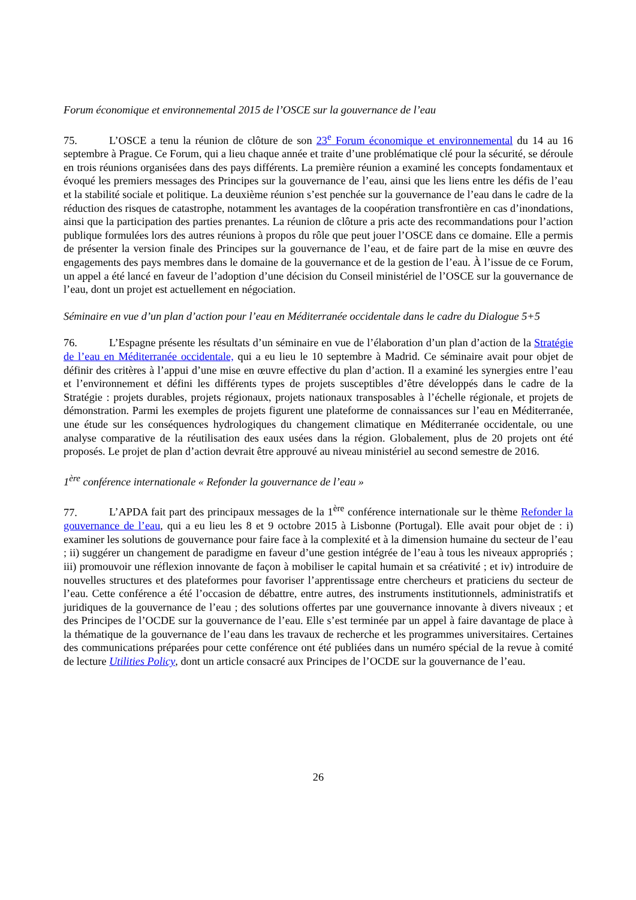Forum économique et environnemental 2015 de l’OSCE sur la gouvernance de l’eau
75. L’OSCE a tenu la réunion de clôture de son 23<sup>e</sup> Forum économique et environnemental du 14 au 16 septembre à Prague. Ce Forum, qui a lieu chaque année et traite d’une problématique clé pour la sécurité, se déroule en trois réunions organisées dans des pays différents. La première réunion a examiné les concepts fondamentaux et évoqué les premiers messages des Principes sur la gouvernance de l’eau, ainsi que les liens entre les défis de l’eau et la stabilité sociale et politique. La deuxième réunion s’est penchée sur la gouvernance de l’eau dans le cadre de la réduction des risques de catastrophe, notamment les avantages de la coopération transfrontière en cas d’inondations, ainsi que la participation des parties prenantes. La réunion de clôture a pris acte des recommandations pour l’action publique formulées lors des autres réunions à propos du rôle que peut jouer l’OSCE dans ce domaine. Elle a permis de présenter la version finale des Principes sur la gouvernance de l’eau, et de faire part de la mise en œuvre des engagements des pays membres dans le domaine de la gouvernance et de la gestion de l’eau. À l’issue de ce Forum, un appel a été lancé en faveur de l’adoption d’une décision du Conseil ministériel de l’OSCE sur la gouvernance de l’eau, dont un projet est actuellement en négociation.
Séminaire en vue d’un plan d’action pour l’eau en Méditerranée occidentale dans le cadre du Dialogue 5+5
76. L’Espagne présente les résultats d’un séminaire en vue de l’élaboration d’un plan d’action de la Stratégie de l’eau en Méditerranée occidentale, qui a eu lieu le 10 septembre à Madrid. Ce séminaire avait pour objet de définir des critères à l’appui d’une mise en œuvre effective du plan d’action. Il a examiné les synergies entre l’eau et l’environnement et défini les différents types de projets susceptibles d’être développés dans le cadre de la Stratégie : projets durables, projets régionaux, projets nationaux transposables à l’échelle régionale, et projets de démonstration. Parmi les exemples de projets figurent une plateforme de connaissances sur l’eau en Méditerranée, une étude sur les conséquences hydrologiques du changement climatique en Méditerranée occidentale, ou une analyse comparative de la réutilisation des eaux usées dans la région. Globalement, plus de 20 projets ont été proposés. Le projet de plan d’action devrait être approuvé au niveau ministériel au second semestre de 2016.
1<sup>ère</sup> conférence internationale « Refonder la gouvernance de l’eau »
77. L’APDA fait part des principaux messages de la 1<sup>ère</sup> conférence internationale sur le thème Refonder la gouvernance de l’eau, qui a eu lieu les 8 et 9 octobre 2015 à Lisbonne (Portugal). Elle avait pour objet de : i) examiner les solutions de gouvernance pour faire face à la complexité et à la dimension humaine du secteur de l’eau ; ii) suggérer un changement de paradigme en faveur d’une gestion intégrée de l’eau à tous les niveaux appropriés ; iii) promouvoir une réflexion innovante de façon à mobiliser le capital humain et sa créativité ; et iv) introduire de nouvelles structures et des plateformes pour favoriser l’apprentissage entre chercheurs et praticiens du secteur de l’eau. Cette conférence a été l’occasion de débattre, entre autres, des instruments institutionnels, administratifs et juridiques de la gouvernance de l’eau ; des solutions offertes par une gouvernance innovante à divers niveaux ; et des Principes de l’OCDE sur la gouvernance de l’eau. Elle s’est terminée par un appel à faire davantage de place à la thématique de la gouvernance de l’eau dans les travaux de recherche et les programmes universitaires. Certaines des communications préparées pour cette conférence ont été publiées dans un numéro spécial de la revue à comité de lecture Utilities Policy, dont un article consacré aux Principes de l’OCDE sur la gouvernance de l’eau.
26